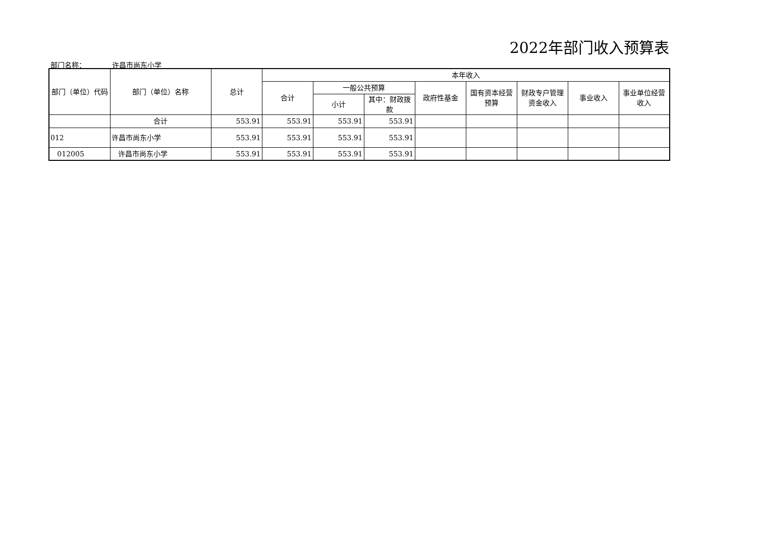2022年部门收入预算表
部门名称： 许昌市尚东小学
| 部门（单位）代码 | 部门（单位）名称 | 总计 | 本年收入 | | | | | | | |
| --- | --- | --- | --- | --- | --- | --- | --- | --- | --- | --- |
| | | | 合计 | 一般公共预算 | | 政府性基金 | 国有资本经营预算 | 财政专户管理资金收入 | 事业收入 | 事业单位经营收入 |
| | | | | 小计 | 其中：财政拨款 | | | | | |
| | 合计 | 553.91 | 553.91 | 553.91 | 553.91 | | | | | |
| 012 | 许昌市尚东小学 | 553.91 | 553.91 | 553.91 | 553.91 | | | | | |
| 012005 | 许昌市尚东小学 | 553.91 | 553.91 | 553.91 | 553.91 | | | | | |